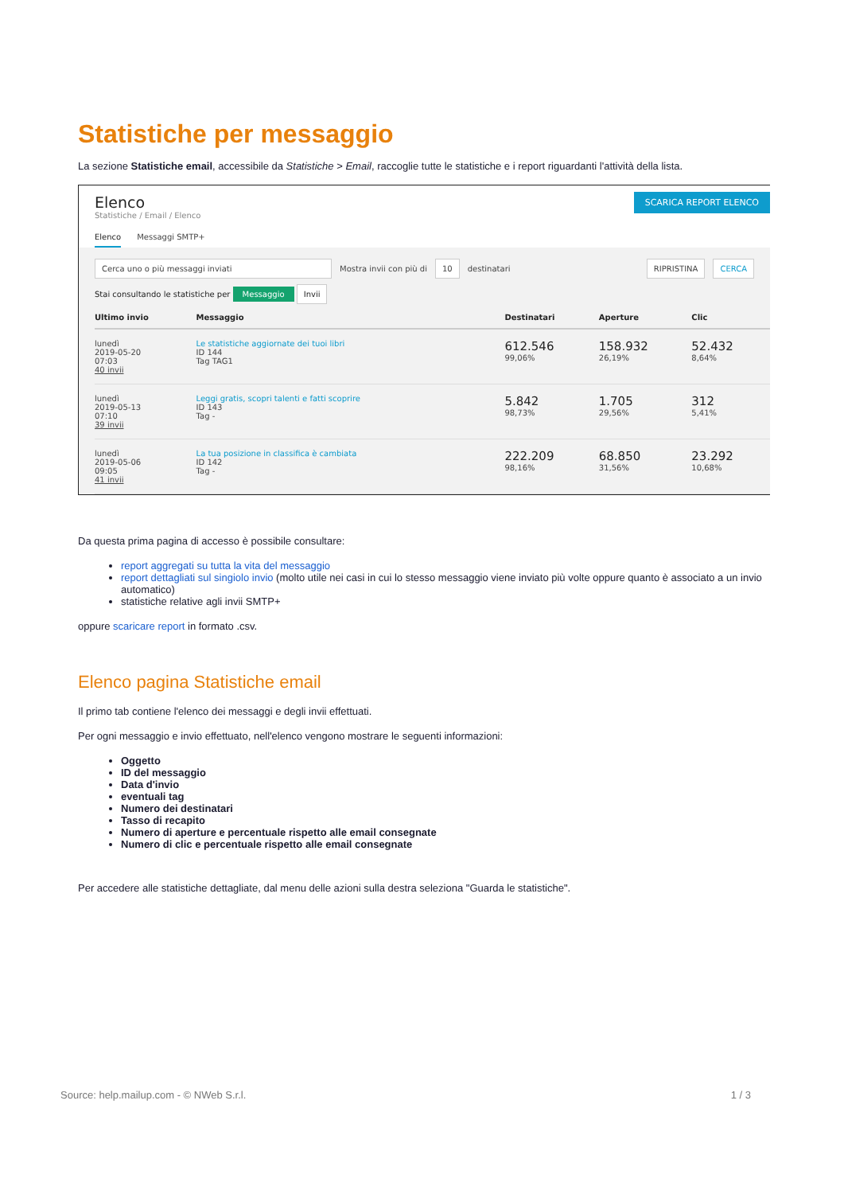Statistiche per messaggio
La sezione Statistiche email, accessibile da Statistiche > Email, raccoglie tutte le statistiche e i report riguardanti l'attività della lista.
Elenco
Statistiche / Email / Elenco
SCARICA REPORT ELENCO
Elenco Messaggi SMTP+
Cerca uno o più messaggi inviati Mostra invii con più di 10 destinatari RIPRISTINA CERCA
Stai consultando le statistiche per Messaggio Invii
| Ultimo invio | Messaggio | Destinatari | Aperture | Clic |
| --- | --- | --- | --- | --- |
| lunedì 2019-05-20 07:03 40 invii | Le statistiche aggiornate dei tuoi libri ID 144 Tag TAG1 | 612.546 99,06% | 158.932 26,19% | 52.432 8,64% |
| lunedì 2019-05-13 07:10 39 invii | Leggi gratis, scopri talenti e fatti scoprire ID 143 Tag - | 5.842 98,73% | 1.705 29,56% | 312 5,41% |
| lunedì 2019-05-06 09:05 41 invii | La tua posizione in classifica è cambiata ID 142 Tag - | 222.209 98,16% | 68.850 31,56% | 23.292 10,68% |
Da questa prima pagina di accesso è possibile consultare:
report aggregati su tutta la vita del messaggio
report dettagliati sul singiolo invio (molto utile nei casi in cui lo stesso messaggio viene inviato più volte oppure quanto è associato a un invio automatico)
statistiche relative agli invii SMTP+
oppure scaricare report in formato .csv.
Elenco pagina Statistiche email
Il primo tab contiene l'elenco dei messaggi e degli invii effettuati.
Per ogni messaggio e invio effettuato, nell'elenco vengono mostrare le seguenti informazioni:
Oggetto
ID del messaggio
Data d'invio
eventuali tag
Numero dei destinatari
Tasso di recapito
Numero di aperture e percentuale rispetto alle email consegnate
Numero di clic e percentuale rispetto alle email consegnate
Per accedere alle statistiche dettagliate, dal menu delle azioni sulla destra seleziona "Guarda le statistiche".
Source: help.mailup.com - © NWeb S.r.l. 1 / 3